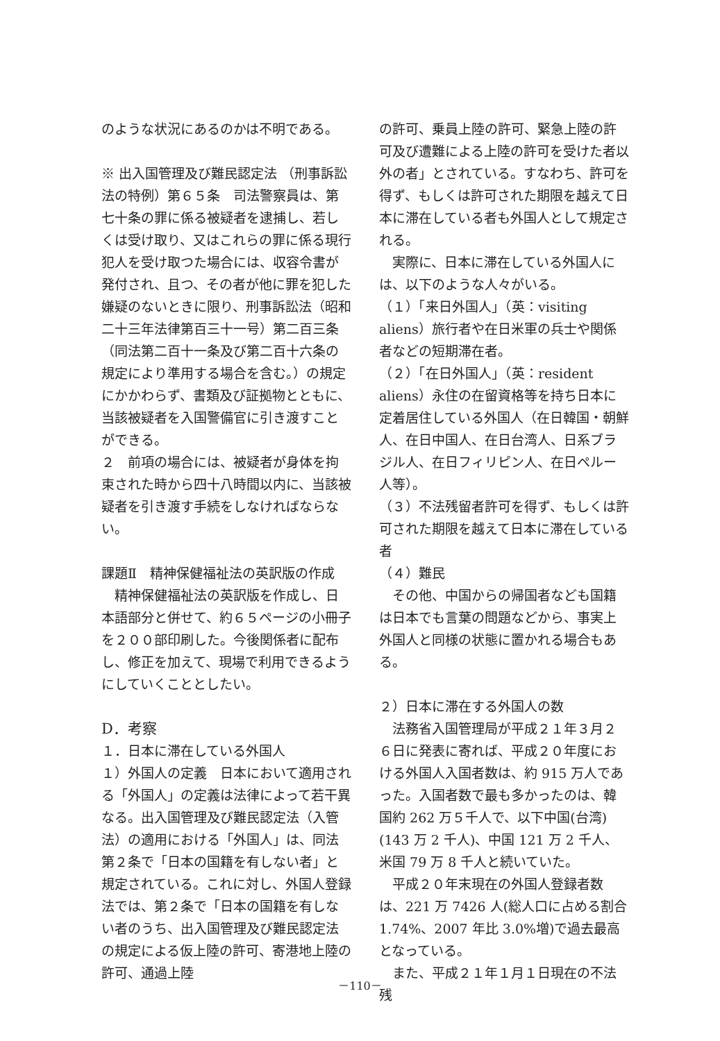のような状況にあるのかは不明である。
※ 出入国管理及び難民認定法 （刑事訴訟法の特例）第６５条　司法警察員は、第七十条の罪に係る被疑者を逮捕し、若しくは受け取り、又はこれらの罪に係る現行犯人を受け取つた場合には、収容令書が発付され、且つ、その者が他に罪を犯した嫌疑のないときに限り、刑事訴訟法（昭和二十三年法律第百三十一号）第二百三条（同法第二百十一条及び第二百十六条の規定により準用する場合を含む。）の規定にかかわらず、書類及び証拠物とともに、当該被疑者を入国警備官に引き渡すことができる。
２　前項の場合には、被疑者が身体を拘束された時から四十八時間以内に、当該被疑者を引き渡す手続をしなければならない。
課題Ⅱ　精神保健福祉法の英訳版の作成
　精神保健福祉法の英訳版を作成し、日本語部分と併せて、約６５ページの小冊子を２００部印刷した。今後関係者に配布し、修正を加えて、現場で利用できるようにしていくこととしたい。
D．考察
１．日本に滞在している外国人
１）外国人の定義　日本において適用される「外国人」の定義は法律によって若干異なる。出入国管理及び難民認定法（入管法）の適用における「外国人」は、同法第２条で「日本の国籍を有しない者」と規定されている。これに対し、外国人登録法では、第２条で「日本の国籍を有しない者のうち、出入国管理及び難民認定法の規定による仮上陸の許可、寄港地上陸の許可、通過上陸
の許可、乗員上陸の許可、緊急上陸の許可及び遭難による上陸の許可を受けた者以外の者」とされている。すなわち、許可を得ず、もしくは許可された期限を越えて日本に滞在している者も外国人として規定される。
　実際に、日本に滞在している外国人には、以下のような人々がいる。
（１）「来日外国人」（英：visiting aliens）旅行者や在日米軍の兵士や関係者などの短期滞在者。
（２）「在日外国人」（英：resident aliens）永住の在留資格等を持ち日本に定着居住している外国人（在日韓国・朝鮮人、在日中国人、在日台湾人、日系ブラジル人、在日フィリピン人、在日ペルー人等）。
（３）不法残留者許可を得ず、もしくは許可された期限を越えて日本に滞在している者
（４）難民
　その他、中国からの帰国者なども国籍は日本でも言葉の問題などから、事実上外国人と同様の状態に置かれる場合もある。
２）日本に滞在する外国人の数
　法務省入国管理局が平成２１年３月２６日に発表に寄れば、平成２０年度における外国人入国者数は、約 915 万人であった。入国者数で最も多かったのは、韓国約 262 万５千人で、以下中国(台湾)(143 万 2 千人)、中国 121 万 2 千人、米国 79 万 8 千人と続いていた。
　平成２０年末現在の外国人登録者数は、221 万 7426 人(総人口に占める割合 1.74%、2007 年比 3.0%増)で過去最高となっている。
　また、平成２１年１月１日現在の不法残
－110－